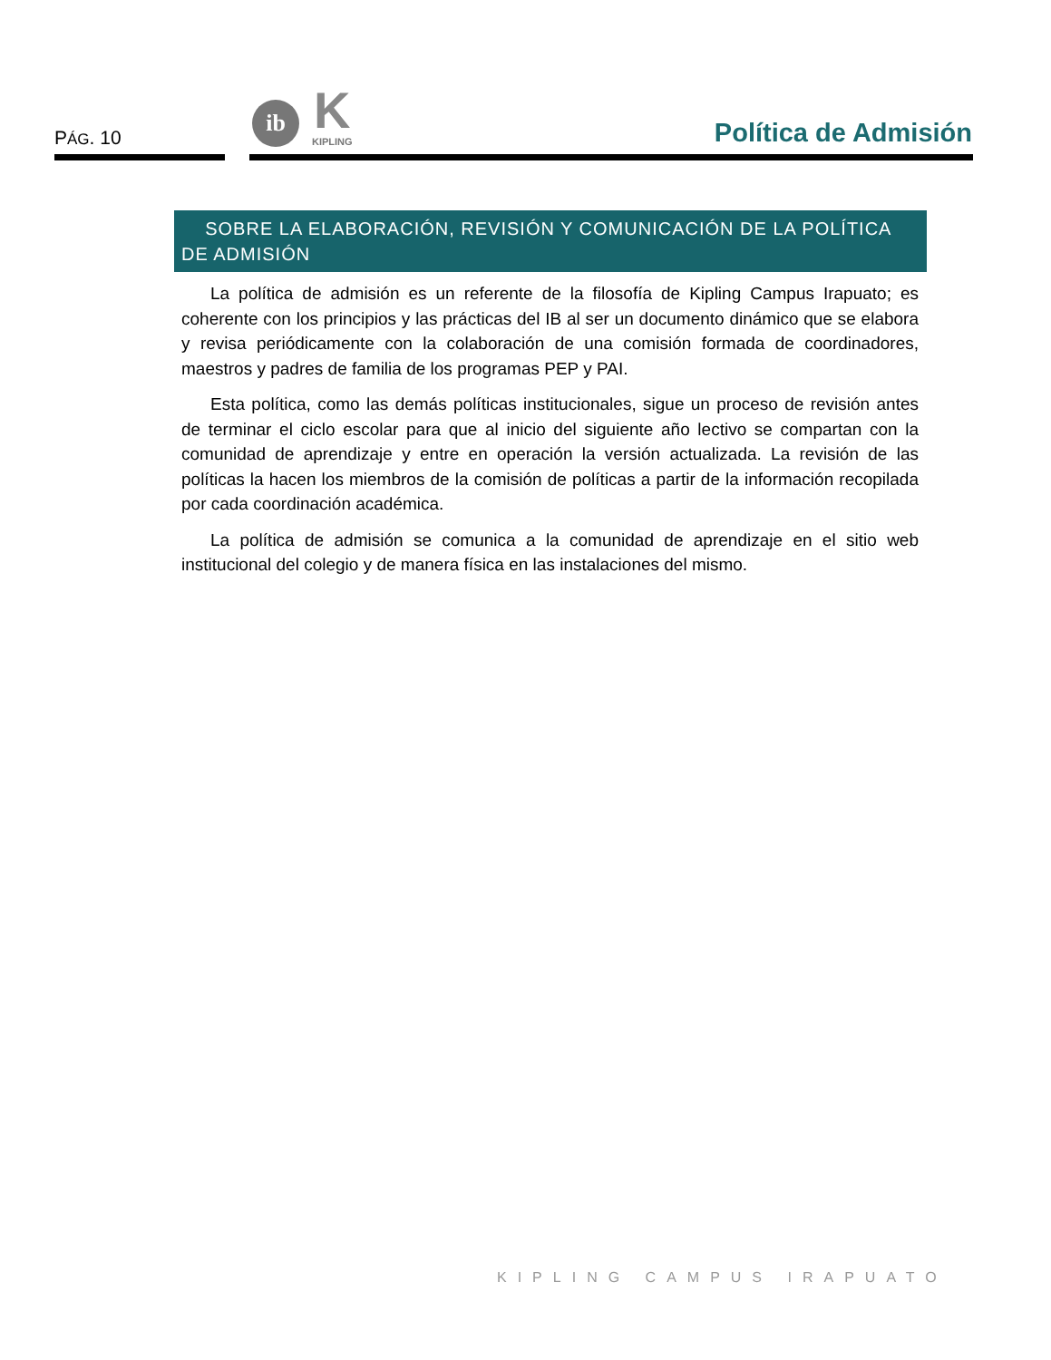PÁG. 10
ib
K
KIPLING
Política de Admisión
SOBRE LA ELABORACIÓN, REVISIÓN Y COMUNICACIÓN DE LA POLÍTICA DE ADMISIÓN
La política de admisión es un referente de la filosofía de Kipling Campus Irapuato; es coherente con los principios y las prácticas del IB al ser un documento dinámico que se elabora y revisa periódicamente con la colaboración de una comisión formada de coordinadores, maestros y padres de familia de los programas PEP y PAI.
Esta política, como las demás políticas institucionales, sigue un proceso de revisión antes de terminar el ciclo escolar para que al inicio del siguiente año lectivo se compartan con la comunidad de aprendizaje y entre en operación la versión actualizada. La revisión de las políticas la hacen los miembros de la comisión de políticas a partir de la información recopilada por cada coordinación académica.
La política de admisión se comunica a la comunidad de aprendizaje en el sitio web institucional del colegio y de manera física en las instalaciones del mismo.
KIPLING CAMPUS IRAPUATO